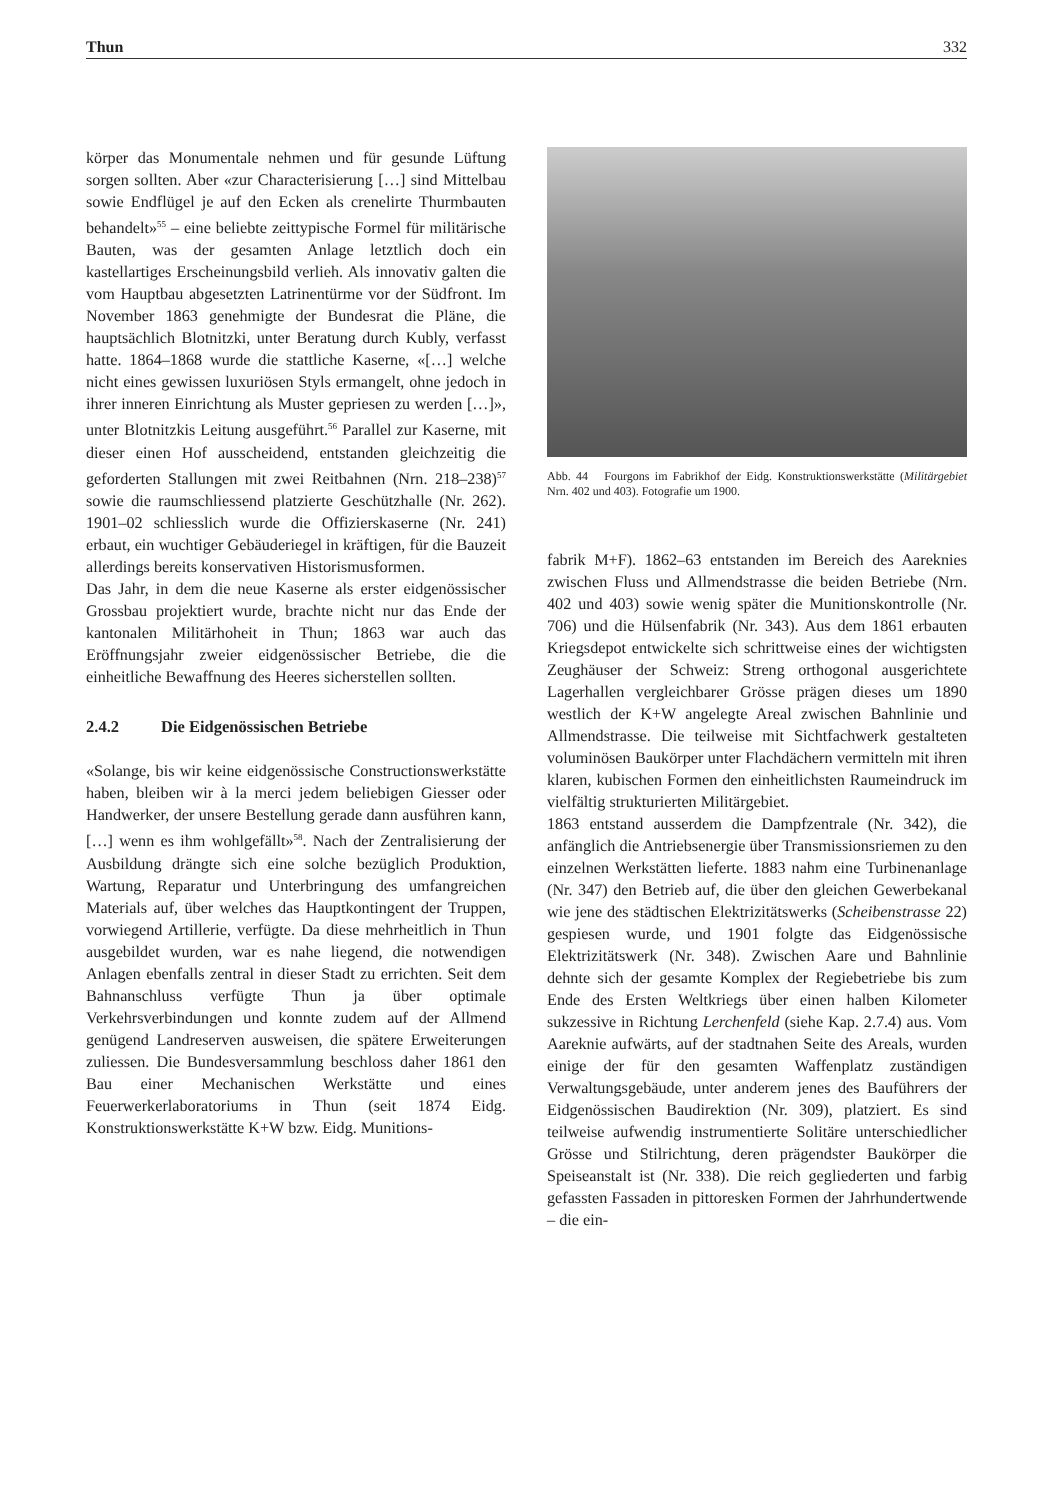Thun 332
körper das Monumentale nehmen und für gesunde Lüftung sorgen sollten. Aber «zur Characterisierung […] sind Mittelbau sowie Endflügel je auf den Ecken als crenelirte Thurmbauten behandelt»<sup>55</sup> – eine beliebte zeittypische Formel für militärische Bauten, was der gesamten Anlage letztlich doch ein kastellartiges Erscheinungsbild verlieh. Als innovativ galten die vom Hauptbau abgesetzten Latrinentürme vor der Südfront. Im November 1863 genehmigte der Bundesrat die Pläne, die hauptsächlich Blotnitzki, unter Beratung durch Kubly, verfasst hatte. 1864–1868 wurde die stattliche Kaserne, «[…] welche nicht eines gewissen luxuriösen Styls ermangelt, ohne jedoch in ihrer inneren Einrichtung als Muster gepriesen zu werden […]», unter Blotnitzkis Leitung ausgeführt.<sup>56</sup> Parallel zur Kaserne, mit dieser einen Hof ausscheidend, entstanden gleichzeitig die geforderten Stallungen mit zwei Reitbahnen (Nrn. 218–238)<sup>57</sup> sowie die raumschliessend platzierte Geschützhalle (Nr. 262). 1901–02 schliesslich wurde die Offizierskaserne (Nr. 241) erbaut, ein wuchtiger Gebäuderiegel in kräftigen, für die Bauzeit allerdings bereits konservativen Historismusformen.
Das Jahr, in dem die neue Kaserne als erster eidgenössischer Grossbau projektiert wurde, brachte nicht nur das Ende der kantonalen Militärhoheit in Thun; 1863 war auch das Eröffnungsjahr zweier eidgenössischer Betriebe, die die einheitliche Bewaffnung des Heeres sicherstellen sollten.
2.4.2 Die Eidgenössischen Betriebe
«Solange, bis wir keine eidgenössische Constructionswerkstätte haben, bleiben wir à la merci jedem beliebigen Giesser oder Handwerker, der unsere Bestellung gerade dann ausführen kann, […] wenn es ihm wohlgefällt»<sup>58</sup>. Nach der Zentralisierung der Ausbildung drängte sich eine solche bezüglich Produktion, Wartung, Reparatur und Unterbringung des umfangreichen Materials auf, über welches das Hauptkontingent der Truppen, vorwiegend Artillerie, verfügte. Da diese mehrheitlich in Thun ausgebildet wurden, war es nahe liegend, die notwendigen Anlagen ebenfalls zentral in dieser Stadt zu errichten. Seit dem Bahnanschluss verfügte Thun ja über optimale Verkehrsverbindungen und konnte zudem auf der Allmend genügend Landreserven ausweisen, die spätere Erweiterungen zuliessen. Die Bundesversammlung beschloss daher 1861 den Bau einer Mechanischen Werkstätte und eines Feuerwerkerlaboratoriums in Thun (seit 1874 Eidg. Konstruktionswerkstätte K+W bzw. Eidg. Munitions-
Abb. 44 Fourgons im Fabrikhof der Eidg. Konstruktionswerkstätte (Militärgebiet Nrn. 402 und 403). Fotografie um 1900.
fabrik M+F). 1862–63 entstanden im Bereich des Aareknies zwischen Fluss und Allmendstrasse die beiden Betriebe (Nrn. 402 und 403) sowie wenig später die Munitionskontrolle (Nr. 706) und die Hülsenfabrik (Nr. 343). Aus dem 1861 erbauten Kriegsdepot entwickelte sich schrittweise eines der wichtigsten Zeughäuser der Schweiz: Streng orthogonal ausgerichtete Lagerhallen vergleichbarer Grösse prägen dieses um 1890 westlich der K+W angelegte Areal zwischen Bahnlinie und Allmendstrasse. Die teilweise mit Sichtfachwerk gestalteten voluminösen Baukörper unter Flachdächern vermitteln mit ihren klaren, kubischen Formen den einheitlichsten Raumeindruck im vielfältig strukturierten Militärgebiet.
1863 entstand ausserdem die Dampfzentrale (Nr. 342), die anfänglich die Antriebsenergie über Transmissionsriemen zu den einzelnen Werkstätten lieferte. 1883 nahm eine Turbinenanlage (Nr. 347) den Betrieb auf, die über den gleichen Gewerbekanal wie jene des städtischen Elektrizitätswerks (Scheibenstrasse 22) gespiesen wurde, und 1901 folgte das Eidgenössische Elektrizitätswerk (Nr. 348). Zwischen Aare und Bahnlinie dehnte sich der gesamte Komplex der Regiebetriebe bis zum Ende des Ersten Weltkriegs über einen halben Kilometer sukzessive in Richtung Lerchenfeld (siehe Kap. 2.7.4) aus. Vom Aareknie aufwärts, auf der stadtnahen Seite des Areals, wurden einige der für den gesamten Waffenplatz zuständigen Verwaltungsgebäude, unter anderem jenes des Bauführers der Eidgenössischen Baudirektion (Nr. 309), platziert. Es sind teilweise aufwendig instrumentierte Solitäre unterschiedlicher Grösse und Stilrichtung, deren prägendster Baukörper die Speiseanstalt ist (Nr. 338). Die reich gegliederten und farbig gefassten Fassaden in pittoresken Formen der Jahrhundertwende – die ein-